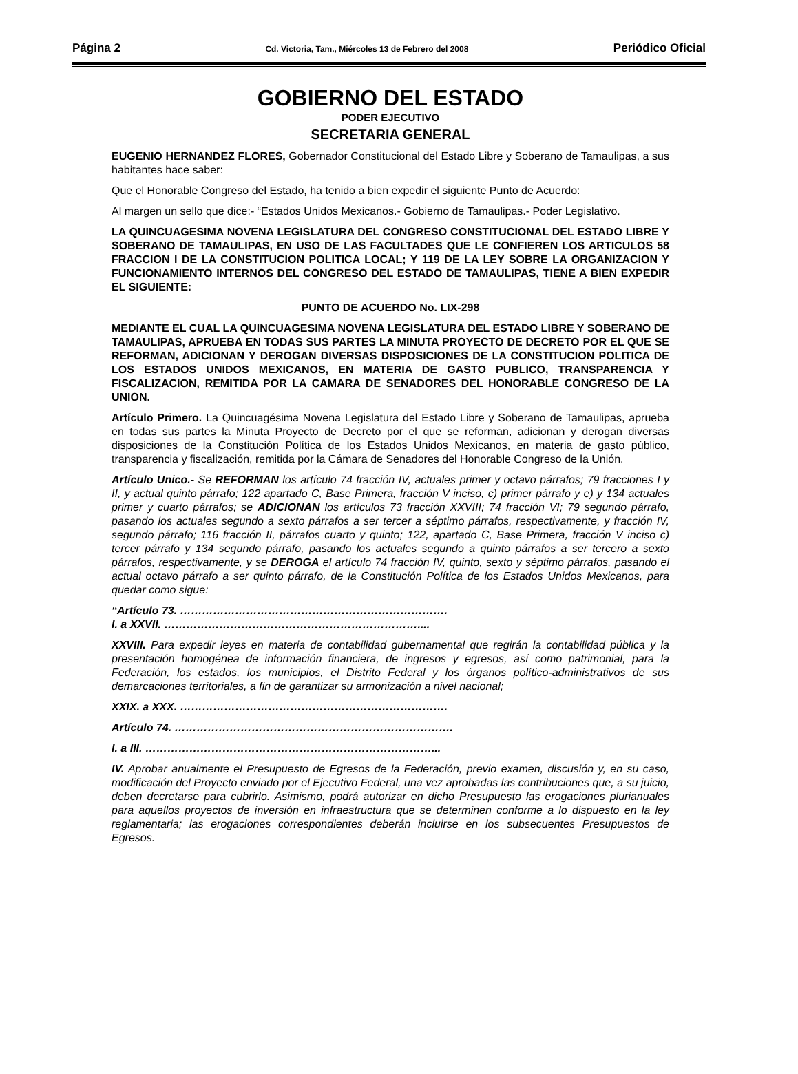Página 2 Cd. Victoria, Tam., Miércoles 13 de Febrero del 2008 Periódico Oficial
GOBIERNO DEL ESTADO
PODER EJECUTIVO
SECRETARIA GENERAL
EUGENIO HERNANDEZ FLORES, Gobernador Constitucional del Estado Libre y Soberano de Tamaulipas, a sus habitantes hace saber:
Que el Honorable Congreso del Estado, ha tenido a bien expedir el siguiente Punto de Acuerdo:
Al margen un sello que dice:- “Estados Unidos Mexicanos.- Gobierno de Tamaulipas.- Poder Legislativo.
LA QUINCUAGESIMA NOVENA LEGISLATURA DEL CONGRESO CONSTITUCIONAL DEL ESTADO LIBRE Y SOBERANO DE TAMAULIPAS, EN USO DE LAS FACULTADES QUE LE CONFIEREN LOS ARTICULOS 58 FRACCION I DE LA CONSTITUCION POLITICA LOCAL; Y 119 DE LA LEY SOBRE LA ORGANIZACION Y FUNCIONAMIENTO INTERNOS DEL CONGRESO DEL ESTADO DE TAMAULIPAS, TIENE A BIEN EXPEDIR EL SIGUIENTE:
PUNTO DE ACUERDO No. LIX-298
MEDIANTE EL CUAL LA QUINCUAGESIMA NOVENA LEGISLATURA DEL ESTADO LIBRE Y SOBERANO DE TAMAULIPAS, APRUEBA EN TODAS SUS PARTES LA MINUTA PROYECTO DE DECRETO POR EL QUE SE REFORMAN, ADICIONAN Y DEROGAN DIVERSAS DISPOSICIONES DE LA CONSTITUCION POLITICA DE LOS ESTADOS UNIDOS MEXICANOS, EN MATERIA DE GASTO PUBLICO, TRANSPARENCIA Y FISCALIZACION, REMITIDA POR LA CAMARA DE SENADORES DEL HONORABLE CONGRESO DE LA UNION.
Artículo Primero. La Quincuagésima Novena Legislatura del Estado Libre y Soberano de Tamaulipas, aprueba en todas sus partes la Minuta Proyecto de Decreto por el que se reforman, adicionan y derogan diversas disposiciones de la Constitución Política de los Estados Unidos Mexicanos, en materia de gasto público, transparencia y fiscalización, remitida por la Cámara de Senadores del Honorable Congreso de la Unión.
Artículo Unico.- Se REFORMAN los artículo 74 fracción IV, actuales primer y octavo párrafos; 79 fracciones I y II, y actual quinto párrafo; 122 apartado C, Base Primera, fracción V inciso, c) primer párrafo y e) y 134 actuales primer y cuarto párrafos; se ADICIONAN los artículos 73 fracción XXVIII; 74 fracción VI; 79 segundo párrafo, pasando los actuales segundo a sexto párrafos a ser tercer a séptimo párrafos, respectivamente, y fracción IV, segundo párrafo; 116 fracción II, párrafos cuarto y quinto; 122, apartado C, Base Primera, fracción V inciso c) tercer párrafo y 134 segundo párrafo, pasando los actuales segundo a quinto párrafos a ser tercero a sexto párrafos, respectivamente, y se DEROGA el artículo 74 fracción IV, quinto, sexto y séptimo párrafos, pasando el actual octavo párrafo a ser quinto párrafo, de la Constitución Política de los Estados Unidos Mexicanos, para quedar como sigue:
“Artículo 73. ……………………………………………………………….
I. a XXVII. ……………………………………………………………....
XXVIII. Para expedir leyes en materia de contabilidad gubernamental que regirán la contabilidad pública y la presentación homogénea de información financiera, de ingresos y egresos, así como patrimonial, para la Federación, los estados, los municipios, el Distrito Federal y los órganos político-administrativos de sus demarcaciones territoriales, a fin de garantizar su armonización a nivel nacional;
XXIX. a XXX. ……………………………………………………………….
Artículo 74. ………………………………………………………………….
I. a III. ……………………………………………………………………...
IV. Aprobar anualmente el Presupuesto de Egresos de la Federación, previo examen, discusión y, en su caso, modificación del Proyecto enviado por el Ejecutivo Federal, una vez aprobadas las contribuciones que, a su juicio, deben decretarse para cubrirlo. Asimismo, podrá autorizar en dicho Presupuesto las erogaciones plurianuales para aquellos proyectos de inversión en infraestructura que se determinen conforme a lo dispuesto en la ley reglamentaria; las erogaciones correspondientes deberán incluirse en los subsecuentes Presupuestos de Egresos.